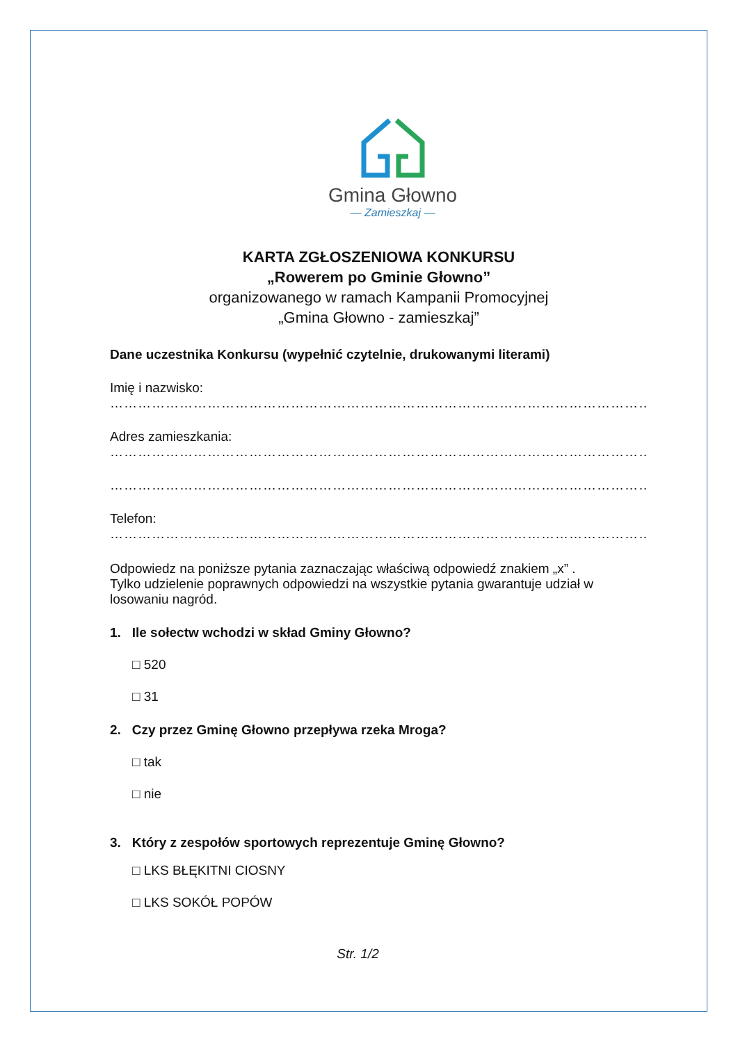Gmina Głowno
— Zamieszkaj —
KARTA ZGŁOSZENIOWA KONKURSU
„Rowerem po Gminie Głowno”
organizowanego w ramach Kampanii Promocyjnej
„Gmina Głowno - zamieszkaj”
Dane uczestnika Konkursu (wypełnić czytelnie, drukowanymi literami)
Imię i nazwisko:
………………………………………………………………………………………………………
Adres zamieszkania:
………………………………………………………………………………………………………
………………………………………………………………………………………………………
Telefon:
………………………………………………………………………………………………………
Odpowiedz na poniższe pytania zaznaczając właściwą odpowiedź znakiem „x” .
Tylko udzielenie poprawnych odpowiedzi na wszystkie pytania gwarantuje udział w losowaniu nagród.
1. Ile sołectw wchodzi w skład Gminy Głowno?
□ 520
□ 31
2. Czy przez Gminę Głowno przepływa rzeka Mroga?
□ tak
□ nie
3. Który z zespołów sportowych reprezentuje Gminę Głowno?
□ LKS BŁĘKITNI CIOSNY
□ LKS SOKÓŁ POPÓW
Str. 1/2